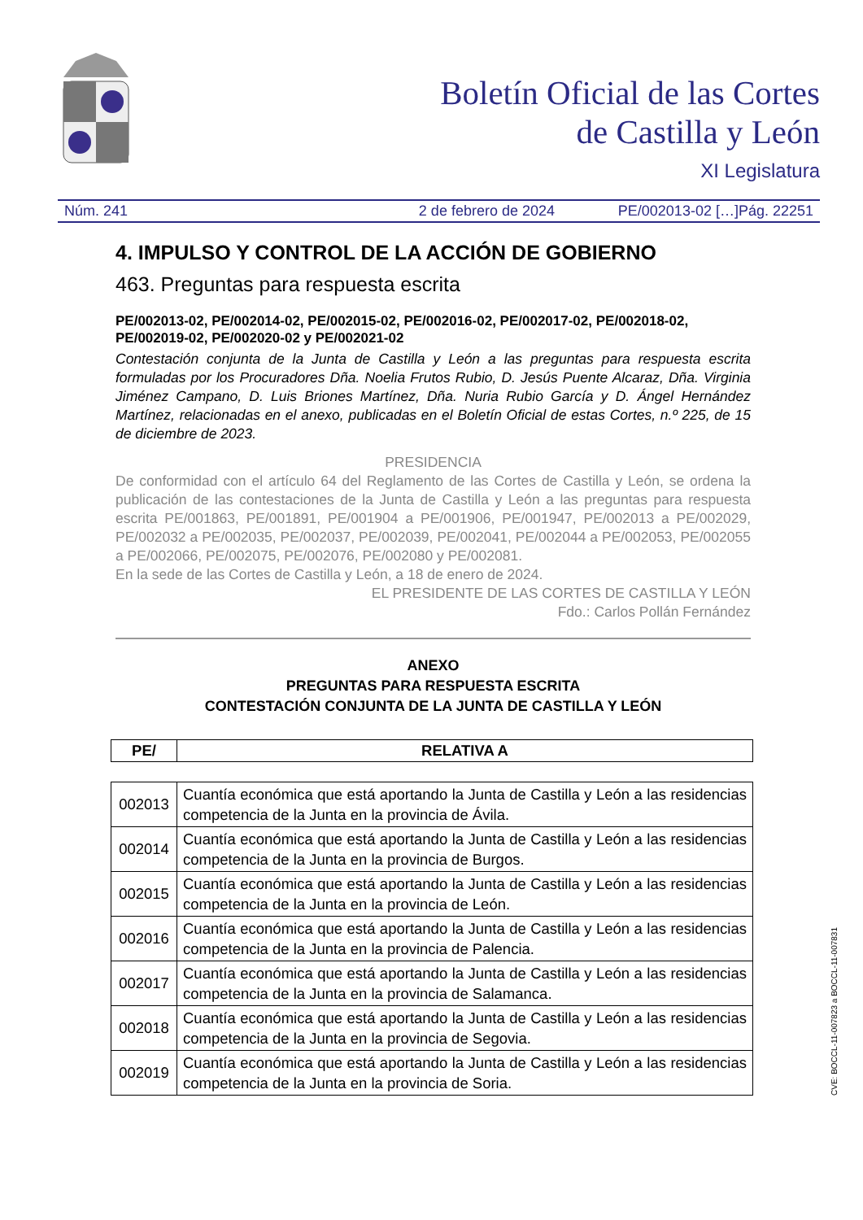Boletín Oficial de las Cortes
de Castilla y León
XI Legislatura
Núm. 241 2 de febrero de 2024 PE/002013-02 […]Pág. 22251
4. IMPULSO Y CONTROL DE LA ACCIÓN DE GOBIERNO
463. Preguntas para respuesta escrita
PE/002013-02, PE/002014-02, PE/002015-02, PE/002016-02, PE/002017-02, PE/002018-02, PE/002019-02, PE/002020-02 y PE/002021-02
Contestación conjunta de la Junta de Castilla y León a las preguntas para respuesta escrita formuladas por los Procuradores Dña. Noelia Frutos Rubio, D. Jesús Puente Alcaraz, Dña. Virginia Jiménez Campano, D. Luis Briones Martínez, Dña. Nuria Rubio García y D. Ángel Hernández Martínez, relacionadas en el anexo, publicadas en el Boletín Oficial de estas Cortes, n.º 225, de 15 de diciembre de 2023.
PRESIDENCIA
De conformidad con el artículo 64 del Reglamento de las Cortes de Castilla y León, se ordena la publicación de las contestaciones de la Junta de Castilla y León a las preguntas para respuesta escrita PE/001863, PE/001891, PE/001904 a PE/001906, PE/001947, PE/002013 a PE/002029, PE/002032 a PE/002035, PE/002037, PE/002039, PE/002041, PE/002044 a PE/002053, PE/002055 a PE/002066, PE/002075, PE/002076, PE/002080 y PE/002081.
En la sede de las Cortes de Castilla y León, a 18 de enero de 2024.
EL PRESIDENTE DE LAS CORTES DE CASTILLA Y LEÓN
Fdo.: Carlos Pollán Fernández
ANEXO
PREGUNTAS PARA RESPUESTA ESCRITA
CONTESTACIÓN CONJUNTA DE LA JUNTA DE CASTILLA Y LEÓN
| PE/ | RELATIVA A |
| --- | --- |
| 002013 | Cuantía económica que está aportando la Junta de Castilla y León a las residencias competencia de la Junta en la provincia de Ávila. |
| 002014 | Cuantía económica que está aportando la Junta de Castilla y León a las residencias competencia de la Junta en la provincia de Burgos. |
| 002015 | Cuantía económica que está aportando la Junta de Castilla y León a las residencias competencia de la Junta en la provincia de León. |
| 002016 | Cuantía económica que está aportando la Junta de Castilla y León a las residencias competencia de la Junta en la provincia de Palencia. |
| 002017 | Cuantía económica que está aportando la Junta de Castilla y León a las residencias competencia de la Junta en la provincia de Salamanca. |
| 002018 | Cuantía económica que está aportando la Junta de Castilla y León a las residencias competencia de la Junta en la provincia de Segovia. |
| 002019 | Cuantía económica que está aportando la Junta de Castilla y León a las residencias competencia de la Junta en la provincia de Soria. |
CVE: BOCCL-11-007823 a BOCCL-11-007831